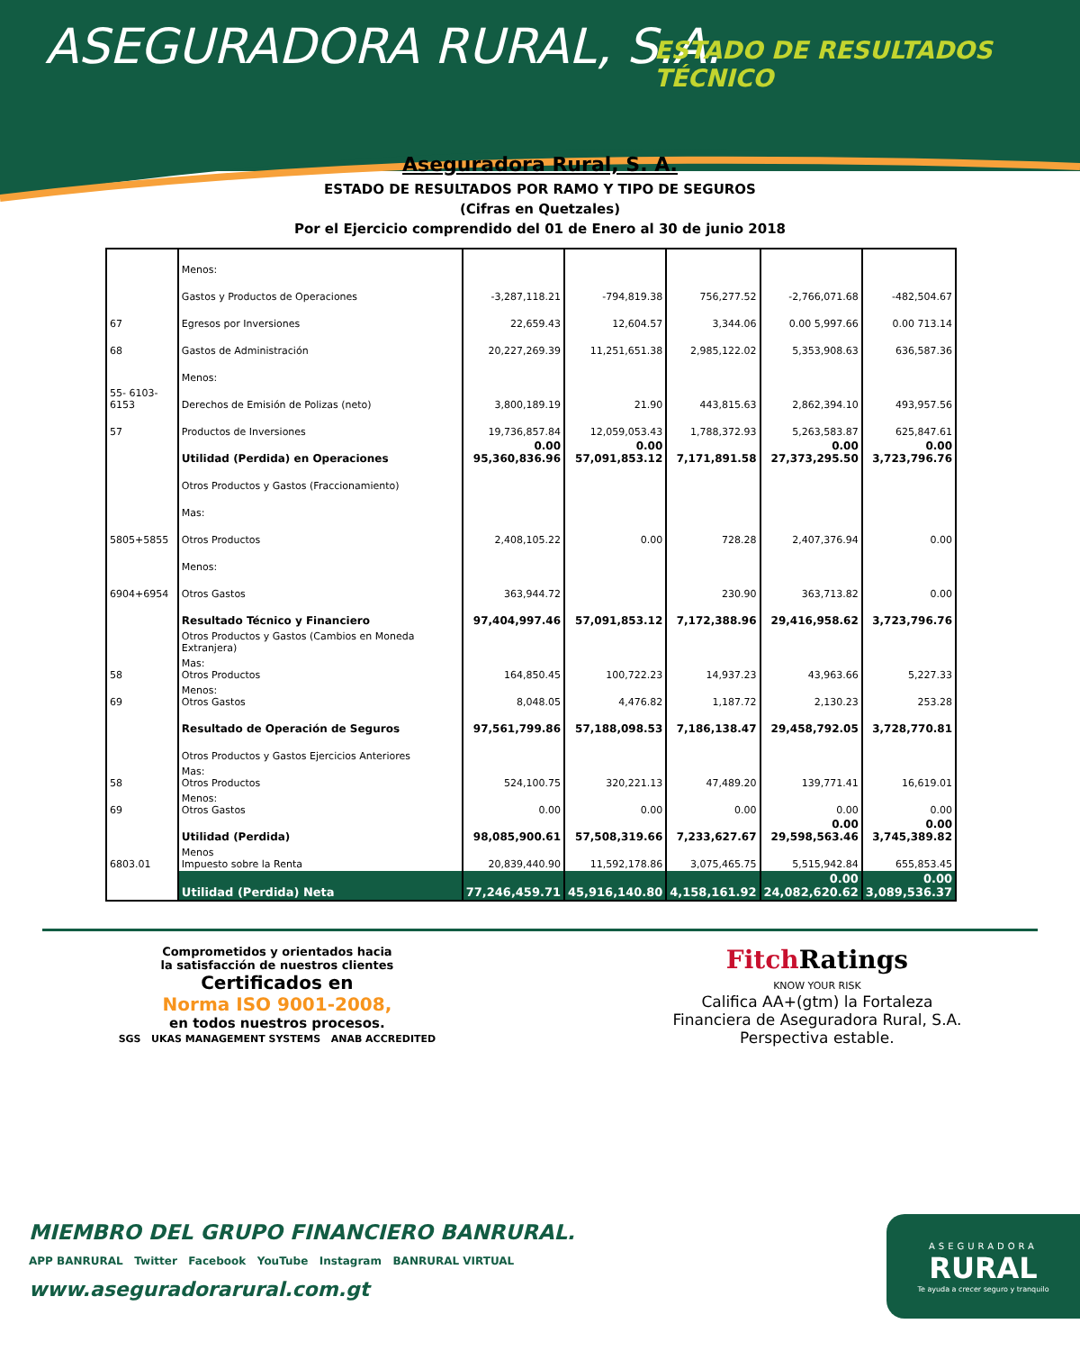ASEGURADORA RURAL, S.A. ESTADO DE RESULTADOS TÉCNICO
Aseguradora Rural, S. A.
ESTADO DE RESULTADOS POR RAMO Y TIPO DE SEGUROS
(Cifras en Quetzales)
Por el Ejercicio comprendido del 01 de Enero al 30 de junio 2018
| | Menos: | | | | | |
| | Gastos y Productos de Operaciones | -3,287,118.21 | -794,819.38 | 756,277.52 | -2,766,071.68 | -482,504.67 |
| 67 | Egresos por Inversiones | 22,659.43 | 12,604.57 | 3,344.06 | 0.00 5,997.66 | 0.00 713.14 |
| 68 | Gastos de Administración | 20,227,269.39 | 11,251,651.38 | 2,985,122.02 | 5,353,908.63 | 636,587.36 |
| | Menos: | | | | | |
| 55- 6103-6153 | Derechos de Emisión de Polizas (neto) | 3,800,189.19 | 21.90 | 443,815.63 | 2,862,394.10 | 493,957.56 |
| 57 | Productos de Inversiones | 19,736,857.84 | 12,059,053.43 | 1,788,372.93 | 5,263,583.87 | 625,847.61 |
| | Utilidad (Perdida) en Operaciones | 0.00 95,360,836.96 | 0.00 57,091,853.12 | 7,171,891.58 | 0.00 27,373,295.50 | 0.00 3,723,796.76 |
| | Otros Productos y Gastos (Fraccionamiento) | | | | | |
| | Mas: | | | | | |
| 5805+5855 | Otros Productos | 2,408,105.22 | 0.00 | 728.28 | 2,407,376.94 | 0.00 |
| | Menos: | | | | | |
| 6904+6954 | Otros Gastos | 363,944.72 | | 230.90 | 363,713.82 | 0.00 |
| | Resultado Técnico y Financiero | 97,404,997.46 | 57,091,853.12 | 7,172,388.96 | 29,416,958.62 | 3,723,796.76 |
| | Otros Productos y Gastos (Cambios en Moneda Extranjera) | | | | | |
| 58 | Mas: Otros Productos | 164,850.45 | 100,722.23 | 14,937.23 | 43,963.66 | 5,227.33 |
| 69 | Menos: Otros Gastos | 8,048.05 | 4,476.82 | 1,187.72 | 2,130.23 | 253.28 |
| | Resultado de Operación de Seguros | 97,561,799.86 | 57,188,098.53 | 7,186,138.47 | 29,458,792.05 | 3,728,770.81 |
| | Otros Productos y Gastos Ejercicios Anteriores | | | | | |
| 58 | Mas: Otros Productos | 524,100.75 | 320,221.13 | 47,489.20 | 139,771.41 | 16,619.01 |
| 69 | Menos: Otros Gastos | 0.00 | 0.00 | 0.00 | 0.00 | 0.00 |
| | Utilidad (Perdida) | 98,085,900.61 | 57,508,319.66 | 7,233,627.67 | 0.00 29,598,563.46 | 0.00 3,745,389.82 |
| 6803.01 | Menos Impuesto sobre la Renta | 20,839,440.90 | 11,592,178.86 | 3,075,465.75 | 5,515,942.84 | 655,853.45 |
| | Utilidad (Perdida) Neta | 77,246,459.71 | 45,916,140.80 | 4,158,161.92 | 0.00 24,082,620.62 | 0.00 3,089,536.37 |
Comprometidos y orientados hacia
la satisfacción de nuestros clientes
Certificados en
Norma ISO 9001-2008,
en todos nuestros procesos.
SGS UKAS MANAGEMENT SYSTEMS ANAB ACCREDITED
Fitch Ratings
KNOW YOUR RISK
Califica AA+(gtm) la Fortaleza
Financiera de Aseguradora Rural, S.A.
Perspectiva estable.
MIEMBRO DEL GRUPO FINANCIERO BANRURAL.
APP BANRURAL Twitter Facebook YouTube Instagram BANRURAL VIRTUAL
www.aseguradorarural.com.gt
ASEGURADORA
RURAL
Te ayuda a crecer seguro y tranquilo